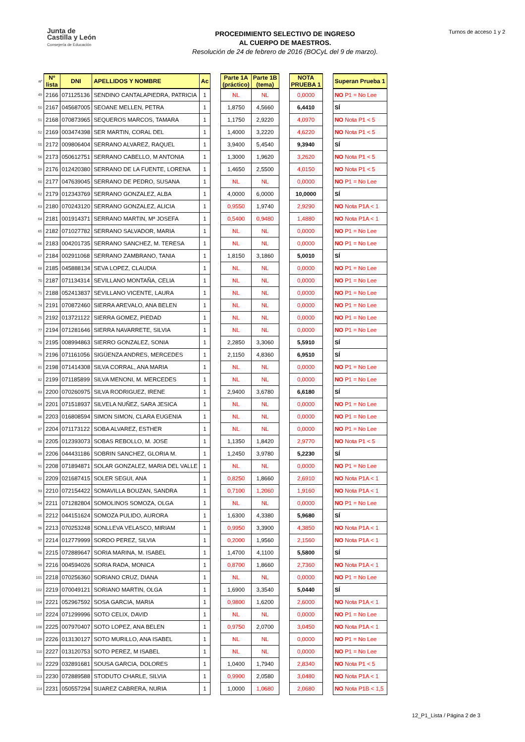Junta de
Castilla y León
Consejería de Educación
PROCEDIMIENTO SELECTIVO DE INGRESO
AL CUERPO DE MAESTROS.
Resolución de 24 de febrero de 2016 (BOCyL del 9 de marzo).
Turnos de acceso 1 y 2
| nº | Nº lista | DNI | APELLIDOS Y NOMBRE | Ac | | Parte 1A (práctico) | Parte 1B (tema) | | NOTA PRUEBA 1 | | Superan Prueba 1 |
| --- | --- | --- | --- | --- | --- | --- | --- | --- | --- | --- | --- |
| 49 | 2166 | 071125136 | SENDINO CANTALAPIEDRA, PATRICIA | 1 | | NL | NL | | 0,0000 | | NO P1 = No Lee |
| 50 | 2167 | 045687005 | SEOANE MELLEN, PETRA | 1 | | 1,8750 | 4,5660 | | 6,4410 | | SÍ |
| 51 | 2168 | 070873965 | SEQUEROS MARCOS, TAMARA | 1 | | 1,1750 | 2,9220 | | 4,0970 | | NO Nota P1 < 5 |
| 52 | 2169 | 003474398 | SER MARTIN, CORAL DEL | 1 | | 1,4000 | 3,2220 | | 4,6220 | | NO Nota P1 < 5 |
| 55 | 2172 | 009806404 | SERRANO ALVAREZ, RAQUEL | 1 | | 3,9400 | 5,4540 | | 9,3940 | | SÍ |
| 56 | 2173 | 050612751 | SERRANO CABELLO, M ANTONIA | 1 | | 1,3000 | 1,9620 | | 3,2620 | | NO Nota P1 < 5 |
| 59 | 2176 | 012420380 | SERRANO DE LA FUENTE, LORENA | 1 | | 1,4650 | 2,5500 | | 4,0150 | | NO Nota P1 < 5 |
| 60 | 2177 | 047639045 | SERRANO DE PEDRO, SUSANA | 1 | | NL | NL | | 0,0000 | | NO P1 = No Lee |
| 62 | 2179 | 012343769 | SERRANO GONZALEZ, ALBA | 1 | | 4,0000 | 6,0000 | | 10,0000 | | SÍ |
| 63 | 2180 | 070243120 | SERRANO GONZALEZ, ALICIA | 1 | | 0,9550 | 1,9740 | | 2,9290 | | NO Nota P1A < 1 |
| 64 | 2181 | 001914371 | SERRANO MARTIN, Mª JOSEFA | 1 | | 0,5400 | 0,9480 | | 1,4880 | | NO Nota P1A < 1 |
| 65 | 2182 | 071027782 | SERRANO SALVADOR, MARIA | 1 | | NL | NL | | 0,0000 | | NO P1 = No Lee |
| 66 | 2183 | 004201735 | SERRANO SANCHEZ, M. TERESA | 1 | | NL | NL | | 0,0000 | | NO P1 = No Lee |
| 67 | 2184 | 002911068 | SERRANO ZAMBRANO, TANIA | 1 | | 1,8150 | 3,1860 | | 5,0010 | | SÍ |
| 68 | 2185 | 045888134 | SEVA LOPEZ, CLAUDIA | 1 | | NL | NL | | 0,0000 | | NO P1 = No Lee |
| 70 | 2187 | 071134314 | SEVILLANO MONTAÑA, CELIA | 1 | | NL | NL | | 0,0000 | | NO P1 = No Lee |
| 71 | 2188 | 052413837 | SEVILLANO VICENTE, LAURA | 1 | | NL | NL | | 0,0000 | | NO P1 = No Lee |
| 74 | 2191 | 070872460 | SIERRA AREVALO, ANA BELEN | 1 | | NL | NL | | 0,0000 | | NO P1 = No Lee |
| 75 | 2192 | 013721122 | SIERRA GOMEZ, PIEDAD | 1 | | NL | NL | | 0,0000 | | NO P1 = No Lee |
| 77 | 2194 | 071281646 | SIERRA NAVARRETE, SILVIA | 1 | | NL | NL | | 0,0000 | | NO P1 = No Lee |
| 78 | 2195 | 008994863 | SIERRO GONZALEZ, SONIA | 1 | | 2,2850 | 3,3060 | | 5,5910 | | SÍ |
| 79 | 2196 | 071161056 | SIGÜENZA ANDRES, MERCEDES | 1 | | 2,1150 | 4,8360 | | 6,9510 | | SÍ |
| 81 | 2198 | 071414308 | SILVA CORRAL, ANA MARIA | 1 | | NL | NL | | 0,0000 | | NO P1 = No Lee |
| 82 | 2199 | 071185899 | SILVA MENONI, M. MERCEDES | 1 | | NL | NL | | 0,0000 | | NO P1 = No Lee |
| 83 | 2200 | 070260975 | SILVA RODRIGUEZ, IRENE | 1 | | 2,9400 | 3,6780 | | 6,6180 | | SÍ |
| 84 | 2201 | 071518937 | SILVELA NUÑEZ, SARA JESICA | 1 | | NL | NL | | 0,0000 | | NO P1 = No Lee |
| 86 | 2203 | 016808594 | SIMON SIMON, CLARA EUGENIA | 1 | | NL | NL | | 0,0000 | | NO P1 = No Lee |
| 87 | 2204 | 071173122 | SOBA ALVAREZ, ESTHER | 1 | | NL | NL | | 0,0000 | | NO P1 = No Lee |
| 88 | 2205 | 012393073 | SOBAS REBOLLO, M. JOSE | 1 | | 1,1350 | 1,8420 | | 2,9770 | | NO Nota P1 < 5 |
| 89 | 2206 | 044431186 | SOBRIN SANCHEZ, GLORIA M. | 1 | | 1,2450 | 3,9780 | | 5,2230 | | SÍ |
| 91 | 2208 | 071894871 | SOLAR GONZALEZ, MARIA DEL VALLE | 1 | | NL | NL | | 0,0000 | | NO P1 = No Lee |
| 92 | 2209 | 021687415 | SOLER SEGUI, ANA | 1 | | 0,8250 | 1,8660 | | 2,6910 | | NO Nota P1A < 1 |
| 93 | 2210 | 072154422 | SOMAVILLA BOUZAN, SANDRA | 1 | | 0,7100 | 1,2060 | | 1,9160 | | NO Nota P1A < 1 |
| 94 | 2211 | 071282804 | SOMOLINOS SOMOZA, OLGA | 1 | | NL | NL | | 0,0000 | | NO P1 = No Lee |
| 95 | 2212 | 044151624 | SOMOZA PULIDO, AURORA | 1 | | 1,6300 | 4,3380 | | 5,9680 | | SÍ |
| 96 | 2213 | 070253248 | SONLLEVA VELASCO, MIRIAM | 1 | | 0,9950 | 3,3900 | | 4,3850 | | NO Nota P1A < 1 |
| 97 | 2214 | 012779999 | SORDO PEREZ, SILVIA | 1 | | 0,2000 | 1,9560 | | 2,1560 | | NO Nota P1A < 1 |
| 98 | 2215 | 072889647 | SORIA MARINA, M. ISABEL | 1 | | 1,4700 | 4,1100 | | 5,5800 | | SÍ |
| 99 | 2216 | 004594026 | SORIA RADA, MONICA | 1 | | 0,8700 | 1,8660 | | 2,7360 | | NO Nota P1A < 1 |
| 101 | 2218 | 070256360 | SORIANO CRUZ, DIANA | 1 | | NL | NL | | 0,0000 | | NO P1 = No Lee |
| 102 | 2219 | 070049121 | SORIANO MARTIN, OLGA | 1 | | 1,6900 | 3,3540 | | 5,0440 | | SÍ |
| 104 | 2221 | 052967592 | SOSA GARCIA, MARIA | 1 | | 0,9800 | 1,6200 | | 2,6000 | | NO Nota P1A < 1 |
| 107 | 2224 | 071299996 | SOTO CELIX, DAVID | 1 | | NL | NL | | 0,0000 | | NO P1 = No Lee |
| 108 | 2225 | 007970407 | SOTO LOPEZ, ANA BELEN | 1 | | 0,9750 | 2,0700 | | 3,0450 | | NO Nota P1A < 1 |
| 109 | 2226 | 013130127 | SOTO MURILLO, ANA ISABEL | 1 | | NL | NL | | 0,0000 | | NO P1 = No Lee |
| 110 | 2227 | 013120753 | SOTO PEREZ, M ISABEL | 1 | | NL | NL | | 0,0000 | | NO P1 = No Lee |
| 112 | 2229 | 032891681 | SOUSA GARCIA, DOLORES | 1 | | 1,0400 | 1,7940 | | 2,8340 | | NO Nota P1 < 5 |
| 113 | 2230 | 072889588 | STODUTO CHARLE, SILVIA | 1 | | 0,9900 | 2,0580 | | 3,0480 | | NO Nota P1A < 1 |
| 114 | 2231 | 050557294 | SUAREZ CABRERA, NURIA | 1 | | 1,0000 | 1,0680 | | 2,0680 | | NO Nota P1B < 1,5 |
12_P1_Lista / Página 2 de 3